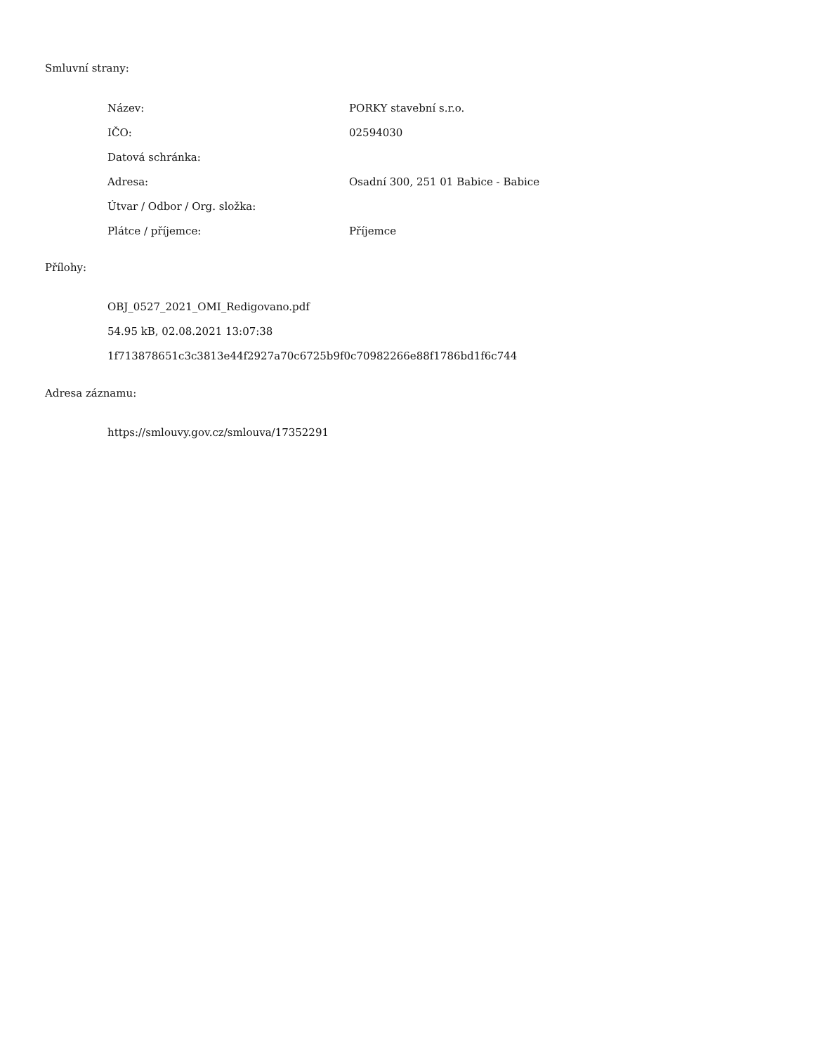Smluvní strany:
| Název: | PORKY stavební s.r.o. |
| IČO: | 02594030 |
| Datová schránka: | |
| Adresa: | Osadní 300, 251 01 Babice - Babice |
| Útvar / Odbor / Org. složka: | |
| Plátce / příjemce: | Příjemce |
Přílohy:
OBJ_0527_2021_OMI_Redigovano.pdf
54.95 kB, 02.08.2021 13:07:38
1f713878651c3c3813e44f2927a70c6725b9f0c70982266e88f1786bd1f6c744
Adresa záznamu:
https://smlouvy.gov.cz/smlouva/17352291